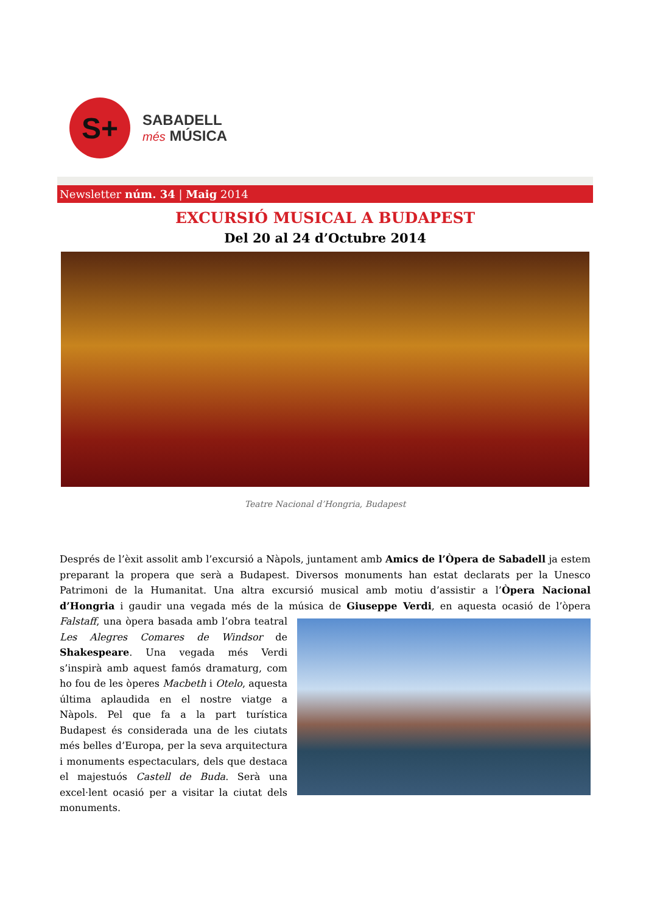S+
SABADELL
més MÚSICA
Newsletter núm. 34 | Maig 2014
EXCURSIÓ MUSICAL A BUDAPEST
Del 20 al 24 d’Octubre 2014
Teatre Nacional d’Hongria, Budapest
Després de l’èxit assolit amb l’excursió a Nàpols, juntament amb Amics de l’Òpera de Sabadell ja estem preparant la propera que serà a Budapest. Diversos monuments han estat declarats per la Unesco Patrimoni de la Humanitat. Una altra excursió musical amb motiu d’assistir a l’Òpera Nacional d’Hongria i gaudir una vegada més de la música de Giuseppe Verdi, en aquesta ocasió de l’òpera Falstaff, una òpera basada amb l’obra teatral Les Alegres Comares de Windsor de Shakespeare. Una vegada més Verdi s’inspirà amb aquest famós dramaturg, com ho fou de les òperes Macbeth i Otelo, aquesta última aplaudida en el nostre viatge a Nàpols. Pel que fa a la part turística Budapest és considerada una de les ciutats més belles d’Europa, per la seva arquitectura i monuments espectaculars, dels que destaca el majestuós Castell de Buda. Serà una excel·lent ocasió per a visitar la ciutat dels monuments.